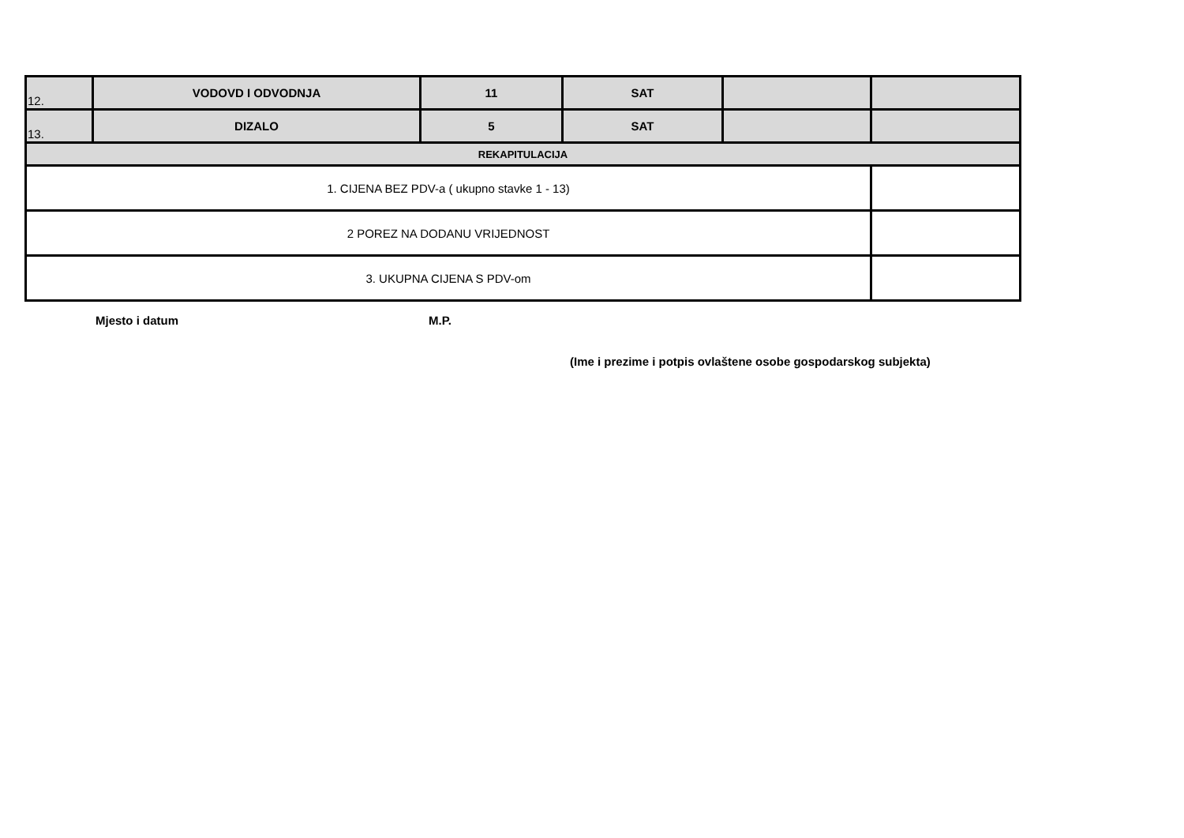| 12. | VODOVD I ODVODNJA | 11 | SAT | | |
| 13. | DIZALO | 5 | SAT | | |
| REKAPITULACIJA | | | | | |
| 1. CIJENA BEZ PDV-a ( ukupno stavke 1 - 13) | | | | | |
| 2 POREZ NA DODANU VRIJEDNOST | | | | | |
| 3. UKUPNA CIJENA S PDV-om | | | | | |
Mjesto i datum M.P.
(Ime i prezime i potpis ovlaštene osobe gospodarskog subjekta)